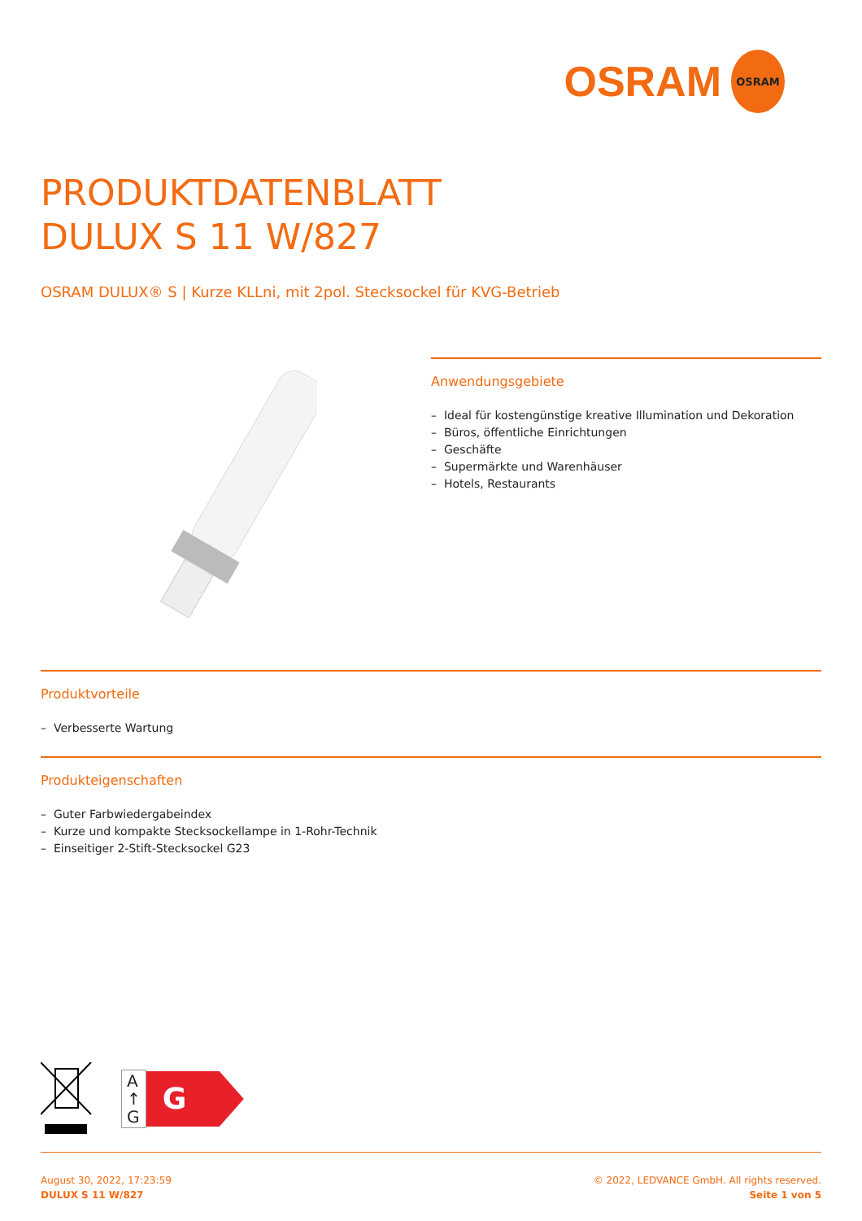OSRAM OSRAM
PRODUKTDATENBLATT
DULUX S 11 W/827
OSRAM DULUX® S | Kurze KLLni, mit 2pol. Stecksockel für KVG-Betrieb
Anwendungsgebiete
– Ideal für kostengünstige kreative Illumination und Dekoration
– Büros, öffentliche Einrichtungen
– Geschäfte
– Supermärkte und Warenhäuser
– Hotels, Restaurants
Produktvorteile
– Verbesserte Wartung
Produkteigenschaften
– Guter Farbwiedergabeindex
– Kurze und kompakte Stecksockellampe in 1-Rohr-Technik
– Einseitiger 2-Stift-Stecksockel G23
A
↑
G
G
August 30, 2022, 17:23:59
DULUX S 11 W/827
© 2022, LEDVANCE GmbH. All rights reserved.
Seite 1 von 5